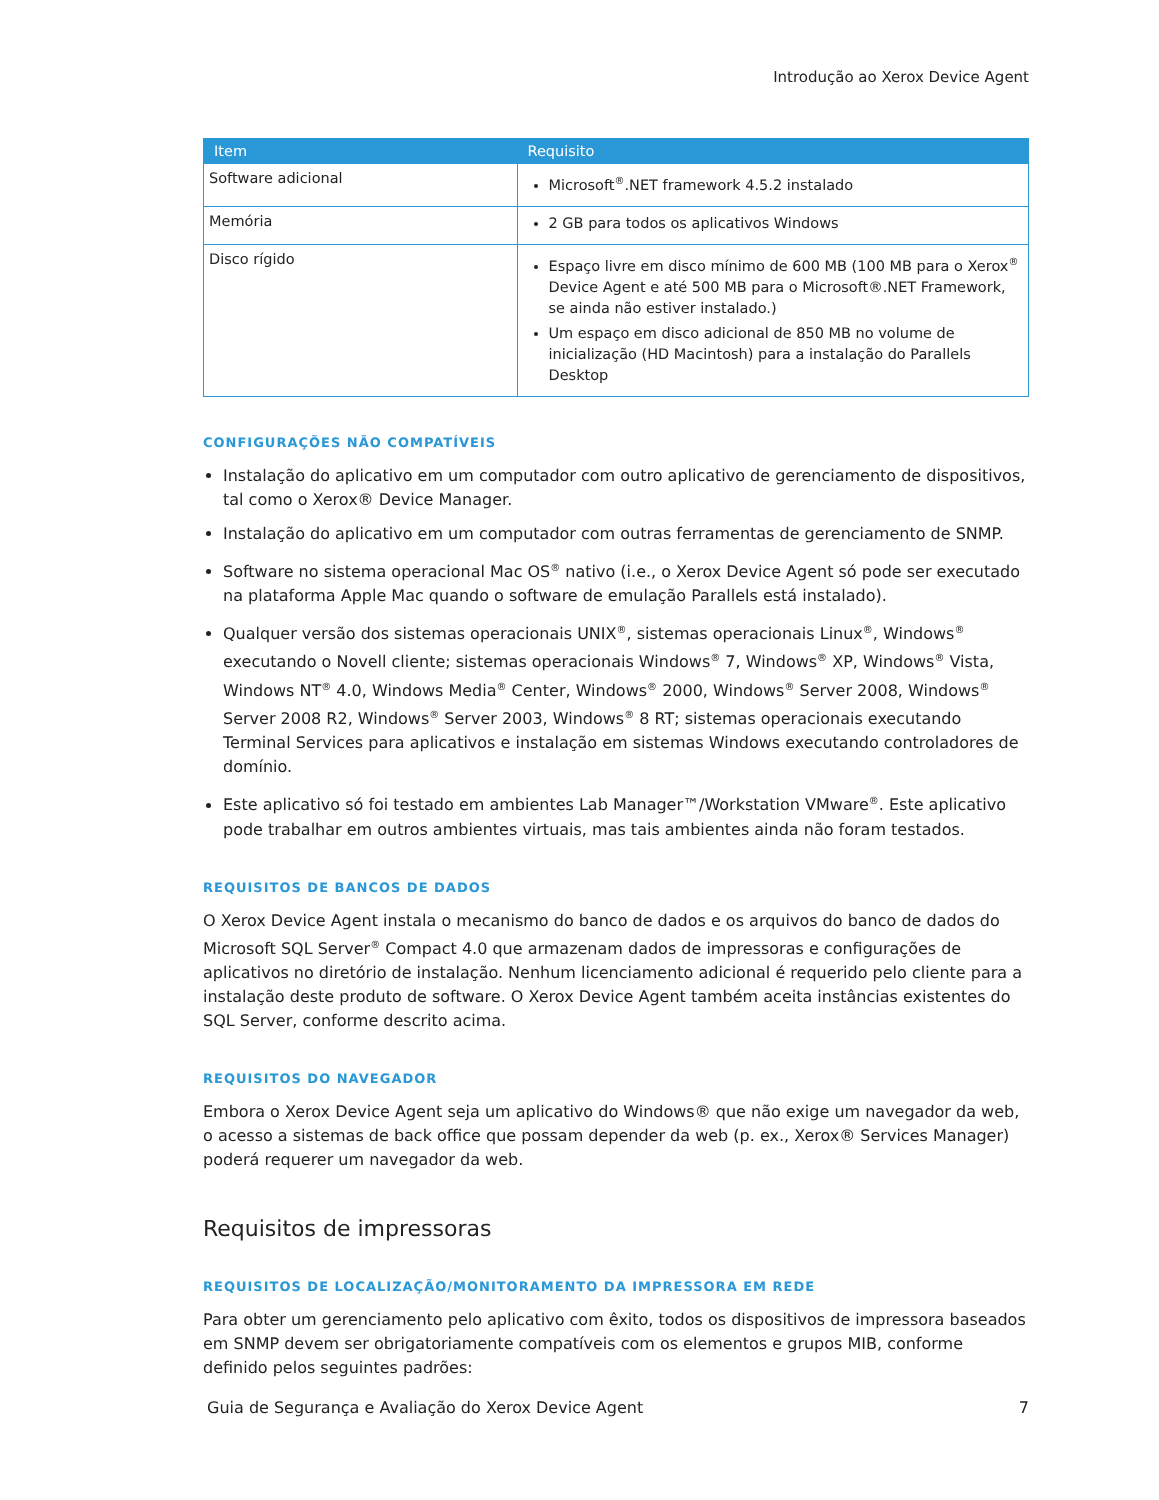Introdução ao Xerox Device Agent
| Item | Requisito |
| --- | --- |
| Software adicional | Microsoft<sup>®</sup>.NET framework 4.5.2 instalado |
| Memória | 2 GB para todos os aplicativos Windows |
| Disco rígido | Espaço livre em disco mínimo de 600 MB (100 MB para o Xerox<sup>®</sup> Device Agent e até 500 MB para o Microsoft®.NET Framework, se ainda não estiver instalado.) Um espaço em disco adicional de 850 MB no volume de inicialização (HD Macintosh) para a instalação do Parallels Desktop |
CONFIGURAÇÕES NÃO COMPATÍVEIS
Instalação do aplicativo em um computador com outro aplicativo de gerenciamento de dispositivos, tal como o Xerox® Device Manager.
Instalação do aplicativo em um computador com outras ferramentas de gerenciamento de SNMP.
Software no sistema operacional Mac OS<sup>®</sup> nativo (i.e., o Xerox Device Agent só pode ser executado na plataforma Apple Mac quando o software de emulação Parallels está instalado).
Qualquer versão dos sistemas operacionais UNIX<sup>®</sup>, sistemas operacionais Linux<sup>®</sup>, Windows<sup>®</sup> executando o Novell cliente; sistemas operacionais Windows<sup>®</sup> 7, Windows<sup>®</sup> XP, Windows<sup>®</sup> Vista, Windows NT<sup>®</sup> 4.0, Windows Media<sup>®</sup> Center, Windows<sup>®</sup> 2000, Windows<sup>®</sup> Server 2008, Windows<sup>®</sup> Server 2008 R2, Windows<sup>®</sup> Server 2003, Windows<sup>®</sup> 8 RT; sistemas operacionais executando Terminal Services para aplicativos e instalação em sistemas Windows executando controladores de domínio.
Este aplicativo só foi testado em ambientes Lab Manager™/Workstation VMware<sup>®</sup>. Este aplicativo pode trabalhar em outros ambientes virtuais, mas tais ambientes ainda não foram testados.
REQUISITOS DE BANCOS DE DADOS
O Xerox Device Agent instala o mecanismo do banco de dados e os arquivos do banco de dados do Microsoft SQL Server<sup>®</sup> Compact 4.0 que armazenam dados de impressoras e configurações de aplicativos no diretório de instalação. Nenhum licenciamento adicional é requerido pelo cliente para a instalação deste produto de software. O Xerox Device Agent também aceita instâncias existentes do SQL Server, conforme descrito acima.
REQUISITOS DO NAVEGADOR
Embora o Xerox Device Agent seja um aplicativo do Windows® que não exige um navegador da web, o acesso a sistemas de back office que possam depender da web (p. ex., Xerox® Services Manager) poderá requerer um navegador da web.
Requisitos de impressoras
REQUISITOS DE LOCALIZAÇÃO/MONITORAMENTO DA IMPRESSORA EM REDE
Para obter um gerenciamento pelo aplicativo com êxito, todos os dispositivos de impressora baseados em SNMP devem ser obrigatoriamente compatíveis com os elementos e grupos MIB, conforme definido pelos seguintes padrões:
Guia de Segurança e Avaliação do Xerox Device Agent 7